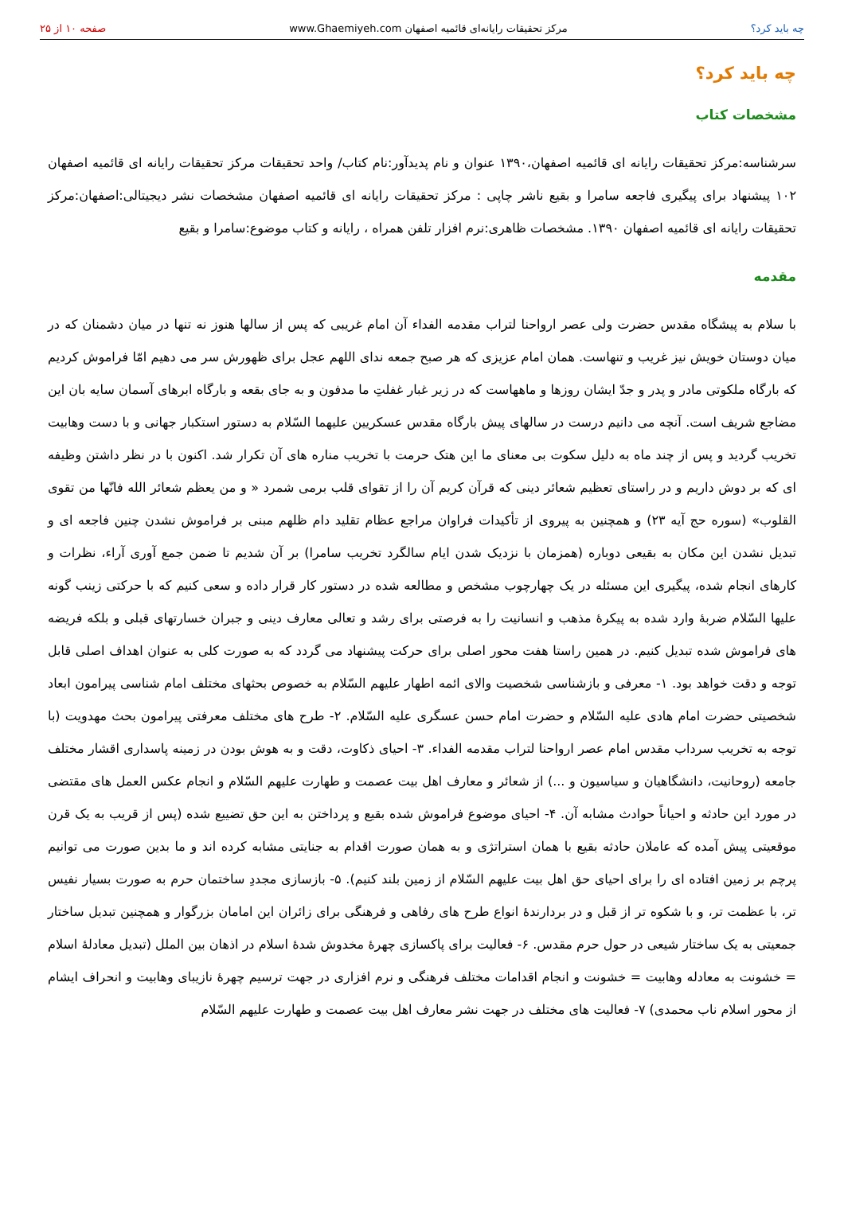چه باید کرد؟ مرکز تحقیقات رایانه‌ای قائمیه اصفهان www.Ghaemiyeh.com صفحه ۱۰ از ۲۵
چه باید کرد؟
مشخصات کتاب
سرشناسه:مرکز تحقیقات رایانه ای قائمیه اصفهان،۱۳۹۰ عنوان و نام پدیدآور:نام کتاب/ واحد تحقیقات مرکز تحقیقات رایانه ای قائمیه اصفهان ۱۰۲ پیشنهاد برای پیگیری فاجعه سامرا و بقیع ناشر چاپی : مرکز تحقیقات رایانه ای قائمیه اصفهان مشخصات نشر دیجیتالی:اصفهان:مرکز تحقیقات رایانه ای قائمیه اصفهان ۱۳۹۰. مشخصات ظاهری:نرم افزار تلفن همراه ، رایانه و کتاب موضوع:سامرا و بقیع
مقدمه
با سلام به پیشگاه مقدس حضرت ولی عصر ارواحنا لتراب مقدمه الفداء آن امام غریبی که پس از سالها هنوز نه تنها در میان دشمنان که در میان دوستان خویش نیز غریب و تنهاست. همان امام عزیزی که هر صبح جمعه ندای اللهم عجل برای ظهورش سر می دهیم امّا فراموش کردیم که بارگاه ملکوتی مادر و پدر و جدّ ایشان روزها و ماههاست که در زیر غبار غفلتِ ما مدفون و به جای بقعه و بارگاه ابرهای آسمان سایه بان این مضاجع شریف است. آنچه می دانیم درست در سالهای پیش بارگاه مقدس عسکریین علیهما السّلام به دستور استکبار جهانی و با دست وهابیت تخریب گردید و پس از چند ماه به دلیل سکوت بی معنای ما این هتک حرمت با تخریب مناره های آن تکرار شد. اکنون با در نظر داشتن وظیفه ای که بر دوش داریم و در راستای تعظیم شعائر دینی که قرآن کریم آن را از تقوای قلب برمی شمرد « و من یعظم شعائر الله فانّها من تقوی القلوب» (سوره حج آیه ۲۳) و همچنین به پیروی از تأکیدات فراوان مراجع عظام تقلید دام ظلهم مبنی بر فراموش نشدن چنین فاجعه ای و تبدیل نشدن این مکان به بقیعی دوباره (همزمان با نزدیک شدن ایام سالگرد تخریب سامرا) بر آن شدیم تا ضمن جمع آوری آراء، نظرات و کارهای انجام شده، پیگیری این مسئله در یک چهارچوب مشخص و مطالعه شده در دستور کار قرار داده و سعی کنیم که با حرکتی زینب گونه علیها السّلام ضربهٔ وارد شده به پیکرهٔ مذهب و انسانیت را به فرصتی برای رشد و تعالی معارف دینی و جبران خسارتهای قبلی و بلکه فریضه های فراموش شده تبدیل کنیم. در همین راستا هفت محور اصلی برای حرکت پیشنهاد می گردد که به صورت کلی به عنوان اهداف اصلی قابل توجه و دقت خواهد بود. ۱- معرفی و بازشناسی شخصیت والای ائمه اطهار علیهم السّلام به خصوص بحثهای مختلف امام شناسی پیرامون ابعاد شخصیتی حضرت امام هادی علیه السّلام و حضرت امام حسن عسگری علیه السّلام. ۲- طرح های مختلف معرفتی پیرامون بحث مهدویت (با توجه به تخریب سرداب مقدس امام عصر ارواحنا لتراب مقدمه الفداء. ۳- احیای ذکاوت، دقت و به هوش بودن در زمینه پاسداری اقشار مختلف جامعه (روحانیت، دانشگاهیان و سیاسیون و ...) از شعائر و معارف اهل بیت عصمت و طهارت علیهم السّلام و انجام عکس العمل های مقتضی در مورد این حادثه و احیاناً حوادث مشابه آن. ۴- احیای موضوع فراموش شده بقیع و پرداختن به این حق تضییع شده (پس از قریب به یک قرن موقعیتی پیش آمده که عاملان حادثه بقیع با همان استراتژی و به همان صورت اقدام به جنایتی مشابه کرده اند و ما بدین صورت می توانیم پرچم بر زمین افتاده ای را برای احیای حق اهل بیت علیهم السّلام از زمین بلند کنیم). ۵- بازسازی مجددِ ساختمان حرم به صورت بسیار نفیس تر، با عظمت تر، و با شکوه تر از قبل و در بردارندهٔ انواع طرح های رفاهی و فرهنگی برای زائران این امامان بزرگوار و همچنین تبدیل ساختار جمعیتی به یک ساختار شیعی در حول حرم مقدس. ۶- فعالیت برای پاکسازی چهرهٔ مخدوش شدهٔ اسلام در اذهان بین الملل (تبدیل معادلهٔ اسلام = خشونت به معادله وهابیت = خشونت و انجام اقدامات مختلف فرهنگی و نرم افزاری در جهت ترسیم چهرهٔ نازیبای وهابیت و انحراف ایشام از محور اسلام ناب محمدی) ۷- فعالیت های مختلف در جهت نشر معارف اهل بیت عصمت و طهارت علیهم السّلام